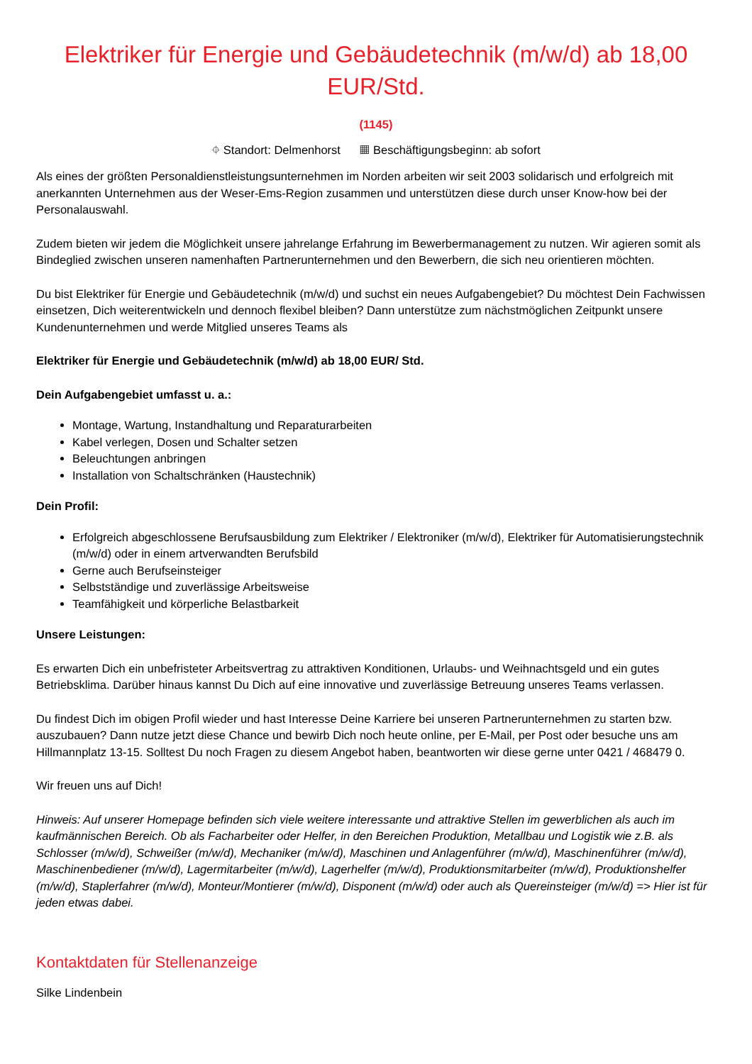Elektriker für Energie und Gebäudetechnik (m/w/d) ab 18,00 EUR/Std.
(1145)
⌖ Standort: Delmenhorst ▦ Beschäftigungsbeginn: ab sofort
Als eines der größten Personaldienstleistungsunternehmen im Norden arbeiten wir seit 2003 solidarisch und erfolgreich mit anerkannten Unternehmen aus der Weser-Ems-Region zusammen und unterstützen diese durch unser Know-how bei der Personalauswahl.
Zudem bieten wir jedem die Möglichkeit unsere jahrelange Erfahrung im Bewerbermanagement zu nutzen. Wir agieren somit als Bindeglied zwischen unseren namenhaften Partnerunternehmen und den Bewerbern, die sich neu orientieren möchten.
Du bist Elektriker für Energie und Gebäudetechnik (m/w/d) und suchst ein neues Aufgabengebiet? Du möchtest Dein Fachwissen einsetzen, Dich weiterentwickeln und dennoch flexibel bleiben? Dann unterstütze zum nächstmöglichen Zeitpunkt unsere Kundenunternehmen und werde Mitglied unseres Teams als
Elektriker für Energie und Gebäudetechnik (m/w/d) ab 18,00 EUR/ Std.
Dein Aufgabengebiet umfasst u. a.:
Montage, Wartung, Instandhaltung und Reparaturarbeiten
Kabel verlegen, Dosen und Schalter setzen
Beleuchtungen anbringen
Installation von Schaltschränken (Haustechnik)
Dein Profil:
Erfolgreich abgeschlossene Berufsausbildung zum Elektriker / Elektroniker (m/w/d), Elektriker für Automatisierungstechnik (m/w/d) oder in einem artverwandten Berufsbild
Gerne auch Berufseinsteiger
Selbstständige und zuverlässige Arbeitsweise
Teamfähigkeit und körperliche Belastbarkeit
Unsere Leistungen:
Es erwarten Dich ein unbefristeter Arbeitsvertrag zu attraktiven Konditionen, Urlaubs- und Weihnachtsgeld und ein gutes Betriebsklima. Darüber hinaus kannst Du Dich auf eine innovative und zuverlässige Betreuung unseres Teams verlassen.
Du findest Dich im obigen Profil wieder und hast Interesse Deine Karriere bei unseren Partnerunternehmen zu starten bzw. auszubauen? Dann nutze jetzt diese Chance und bewirb Dich noch heute online, per E-Mail, per Post oder besuche uns am Hillmannplatz 13-15. Solltest Du noch Fragen zu diesem Angebot haben, beantworten wir diese gerne unter 0421 / 468479 0.
Wir freuen uns auf Dich!
Hinweis: Auf unserer Homepage befinden sich viele weitere interessante und attraktive Stellen im gewerblichen als auch im kaufmännischen Bereich. Ob als Facharbeiter oder Helfer, in den Bereichen Produktion, Metallbau und Logistik wie z.B. als Schlosser (m/w/d), Schweißer (m/w/d), Mechaniker (m/w/d), Maschinen und Anlagenführer (m/w/d), Maschinenführer (m/w/d), Maschinenbediener (m/w/d), Lagermitarbeiter (m/w/d), Lagerhelfer (m/w/d), Produktionsmitarbeiter (m/w/d), Produktionshelfer (m/w/d), Staplerfahrer (m/w/d), Monteur/Montierer (m/w/d), Disponent (m/w/d) oder auch als Quereinsteiger (m/w/d) => Hier ist für jeden etwas dabei.
Kontaktdaten für Stellenanzeige
Silke Lindenbein